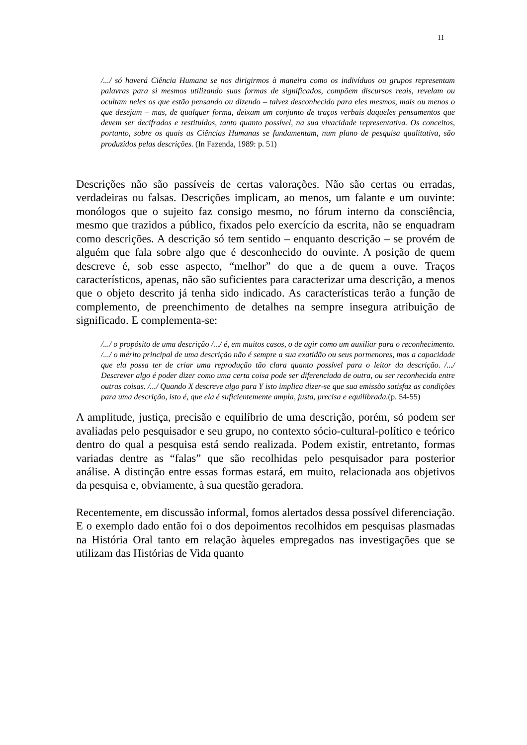11
/.../ só haverá Ciência Humana se nos dirigirmos à maneira como os indivíduos ou grupos representam palavras para si mesmos utilizando suas formas de significados, compõem discursos reais, revelam ou ocultam neles os que estão pensando ou dizendo – talvez desconhecido para eles mesmos, mais ou menos o que desejam – mas, de qualquer forma, deixam um conjunto de traços verbais daqueles pensamentos que devem ser decifrados e restituídos, tanto quanto possível, na sua vivacidade representativa. Os conceitos, portanto, sobre os quais as Ciências Humanas se fundamentam, num plano de pesquisa qualitativa, são produzidos pelas descrições. (In Fazenda, 1989: p. 51)
Descrições não são passíveis de certas valorações. Não são certas ou erradas, verdadeiras ou falsas. Descrições implicam, ao menos, um falante e um ouvinte: monólogos que o sujeito faz consigo mesmo, no fórum interno da consciência, mesmo que trazidos a público, fixados pelo exercício da escrita, não se enquadram como descrições. A descrição só tem sentido – enquanto descrição – se provém de alguém que fala sobre algo que é desconhecido do ouvinte. A posição de quem descreve é, sob esse aspecto, “melhor” do que a de quem a ouve. Traços característicos, apenas, não são suficientes para caracterizar uma descrição, a menos que o objeto descrito já tenha sido indicado. As características terão a função de complemento, de preenchimento de detalhes na sempre insegura atribuição de significado. E complementa-se:
/.../ o propósito de uma descrição /.../ é, em muitos casos, o de agir como um auxiliar para o reconhecimento. /.../ o mérito principal de uma descrição não é sempre a sua exatidão ou seus pormenores, mas a capacidade que ela possa ter de criar uma reprodução tão clara quanto possível para o leitor da descrição. /.../ Descrever algo é poder dizer como uma certa coisa pode ser diferenciada de outra, ou ser reconhecida entre outras coisas. /.../ Quando X descreve algo para Y isto implica dizer-se que sua emissão satisfaz as condições para uma descrição, isto é, que ela é suficientemente ampla, justa, precisa e equilibrada.(p. 54-55)
A amplitude, justiça, precisão e equilíbrio de uma descrição, porém, só podem ser avaliadas pelo pesquisador e seu grupo, no contexto sócio-cultural-político e teórico dentro do qual a pesquisa está sendo realizada. Podem existir, entretanto, formas variadas dentre as “falas” que são recolhidas pelo pesquisador para posterior análise. A distinção entre essas formas estará, em muito, relacionada aos objetivos da pesquisa e, obviamente, à sua questão geradora.
Recentemente, em discussão informal, fomos alertados dessa possível diferenciação. E o exemplo dado então foi o dos depoimentos recolhidos em pesquisas plasmadas na História Oral tanto em relação àqueles empregados nas investigações que se utilizam das Histórias de Vida quanto